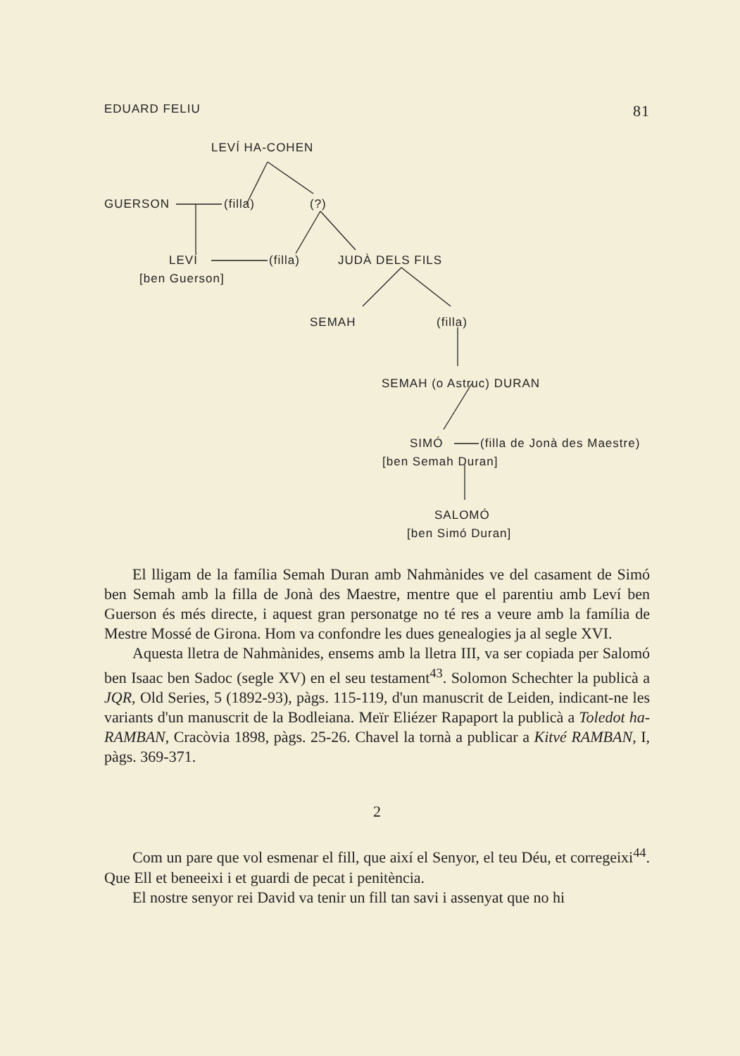EDUARD FELIU 81
LEVÍ HA-COHEN
GUERSON (filla) (?)
LEVÍ (filla) JUDÀ DELS FILS
[ben Guerson]
SEMAH (filla)
SEMAH (o Astruc) DURAN
SIMÓ (filla de Jonà des Maestre)
[ben Semah Duran]
SALOMÓ
[ben Simó Duran]
El lligam de la família Semah Duran amb Nahmànides ve del casament de Simó ben Semah amb la filla de Jonà des Maestre, mentre que el parentiu amb Leví ben Guerson és més directe, i aquest gran personatge no té res a veure amb la família de Mestre Mossé de Girona. Hom va confondre les dues genealogies ja al segle XVI.
Aquesta lletra de Nahmànides, ensems amb la lletra III, va ser copiada per Salomó ben Isaac ben Sadoc (segle XV) en el seu testament<sup>43</sup>. Solomon Schechter la publicà a JQR, Old Series, 5 (1892-93), pàgs. 115-119, d'un manuscrit de Leiden, indicant-ne les variants d'un manuscrit de la Bodleiana. Meïr Eliézer Rapaport la publicà a Toledot ha-RAMBAN, Cracòvia 1898, pàgs. 25-26. Chavel la tornà a publicar a Kitvé RAMBAN, I, pàgs. 369-371.
2
Com un pare que vol esmenar el fill, que així el Senyor, el teu Déu, et corregeixi<sup>44</sup>. Que Ell et beneeixi i et guardi de pecat i penitència.
El nostre senyor rei David va tenir un fill tan savi i assenyat que no hi